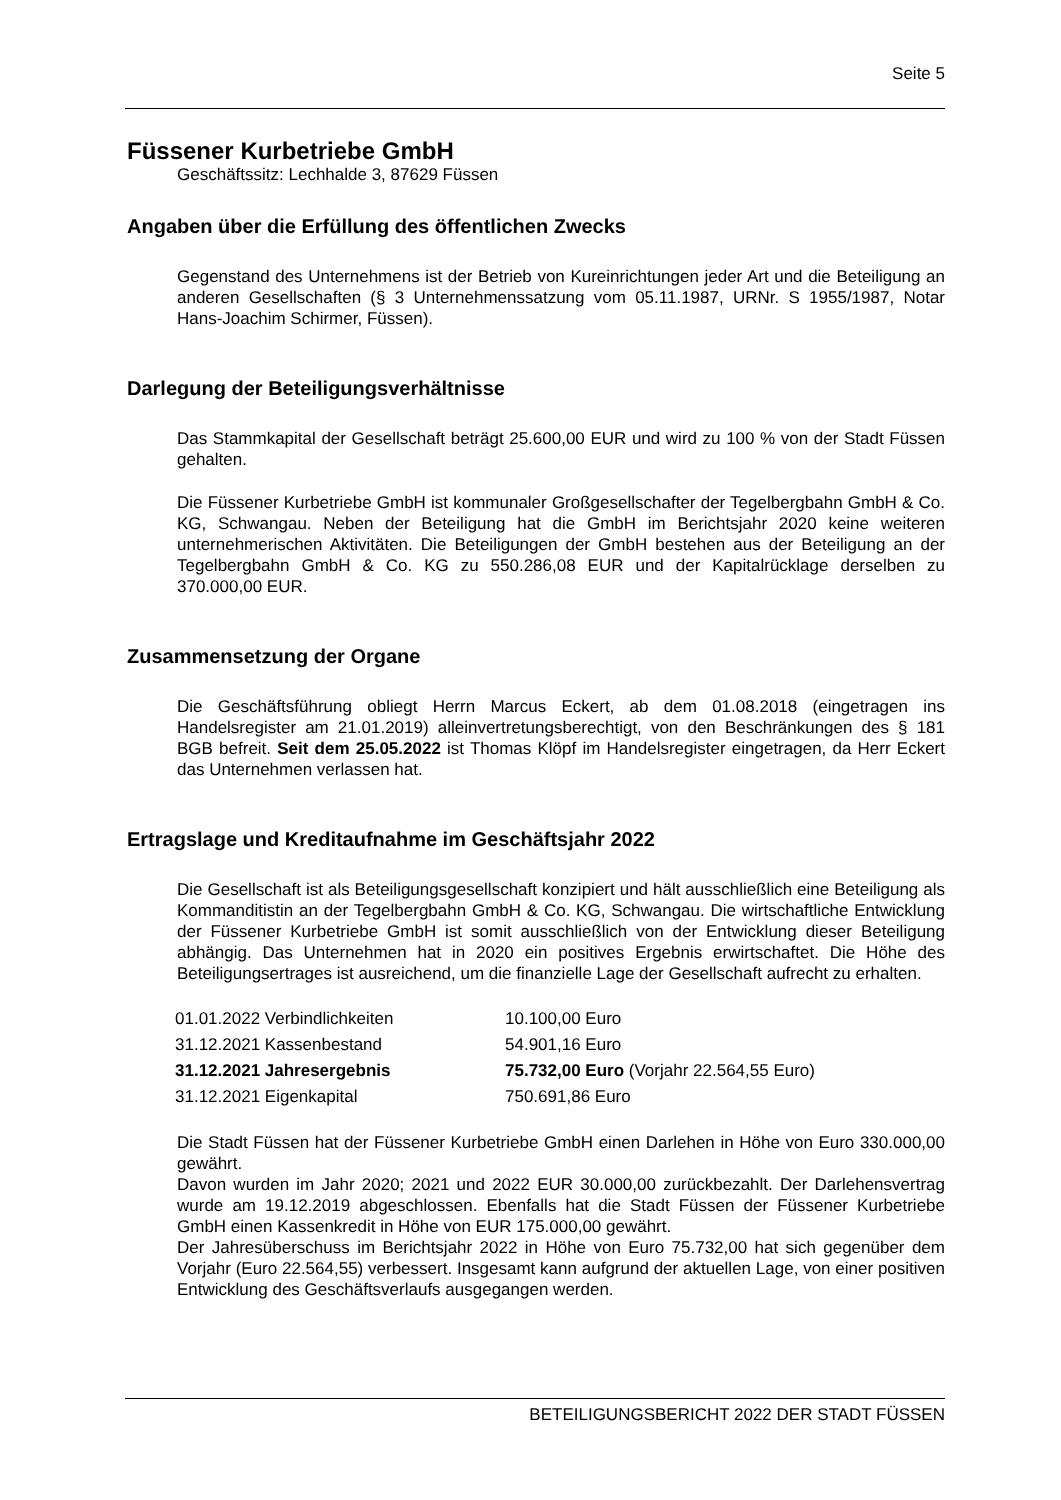Seite 5
Füssener Kurbetriebe GmbH
Geschäftssitz: Lechhalde 3, 87629 Füssen
Angaben über die Erfüllung des öffentlichen Zwecks
Gegenstand des Unternehmens ist der Betrieb von Kureinrichtungen jeder Art und die Beteiligung an anderen Gesellschaften (§ 3 Unternehmenssatzung vom 05.11.1987, URNr. S 1955/1987, Notar Hans-Joachim Schirmer, Füssen).
Darlegung der Beteiligungsverhältnisse
Das Stammkapital der Gesellschaft beträgt 25.600,00 EUR und wird zu 100 % von der Stadt Füssen gehalten.
Die Füssener Kurbetriebe GmbH ist kommunaler Großgesellschafter der Tegelbergbahn GmbH & Co. KG, Schwangau. Neben der Beteiligung hat die GmbH im Berichtsjahr 2020 keine weiteren unternehmerischen Aktivitäten. Die Beteiligungen der GmbH bestehen aus der Beteiligung an der Tegelbergbahn GmbH & Co. KG zu 550.286,08 EUR und der Kapitalrücklage derselben zu 370.000,00 EUR.
Zusammensetzung der Organe
Die Geschäftsführung obliegt Herrn Marcus Eckert, ab dem 01.08.2018 (eingetragen ins Handelsregister am 21.01.2019) alleinvertretungsberechtigt, von den Beschränkungen des § 181 BGB befreit. Seit dem 25.05.2022 ist Thomas Klöpf im Handelsregister eingetragen, da Herr Eckert das Unternehmen verlassen hat.
Ertragslage und Kreditaufnahme im Geschäftsjahr 2022
Die Gesellschaft ist als Beteiligungsgesellschaft konzipiert und hält ausschließlich eine Beteiligung als Kommanditistin an der Tegelbergbahn GmbH & Co. KG, Schwangau. Die wirtschaftliche Entwicklung der Füssener Kurbetriebe GmbH ist somit ausschließlich von der Entwicklung dieser Beteiligung abhängig. Das Unternehmen hat in 2020 ein positives Ergebnis erwirtschaftet. Die Höhe des Beteiligungsertrages ist ausreichend, um die finanzielle Lage der Gesellschaft aufrecht zu erhalten.
| 01.01.2022 Verbindlichkeiten | 10.100,00 Euro |
| 31.12.2021 Kassenbestand | 54.901,16 Euro |
| 31.12.2021 Jahresergebnis | 75.732,00 Euro (Vorjahr 22.564,55 Euro) |
| 31.12.2021 Eigenkapital | 750.691,86 Euro |
Die Stadt Füssen hat der Füssener Kurbetriebe GmbH einen Darlehen in Höhe von Euro 330.000,00 gewährt.
Davon wurden im Jahr 2020; 2021 und 2022 EUR 30.000,00 zurückbezahlt. Der Darlehensvertrag wurde am 19.12.2019 abgeschlossen. Ebenfalls hat die Stadt Füssen der Füssener Kurbetriebe GmbH einen Kassenkredit in Höhe von EUR 175.000,00 gewährt.
Der Jahresüberschuss im Berichtsjahr 2022 in Höhe von Euro 75.732,00 hat sich gegenüber dem Vorjahr (Euro 22.564,55) verbessert. Insgesamt kann aufgrund der aktuellen Lage, von einer positiven Entwicklung des Geschäftsverlaufs ausgegangen werden.
BETEILIGUNGSBERICHT 2022 DER STADT FÜSSEN